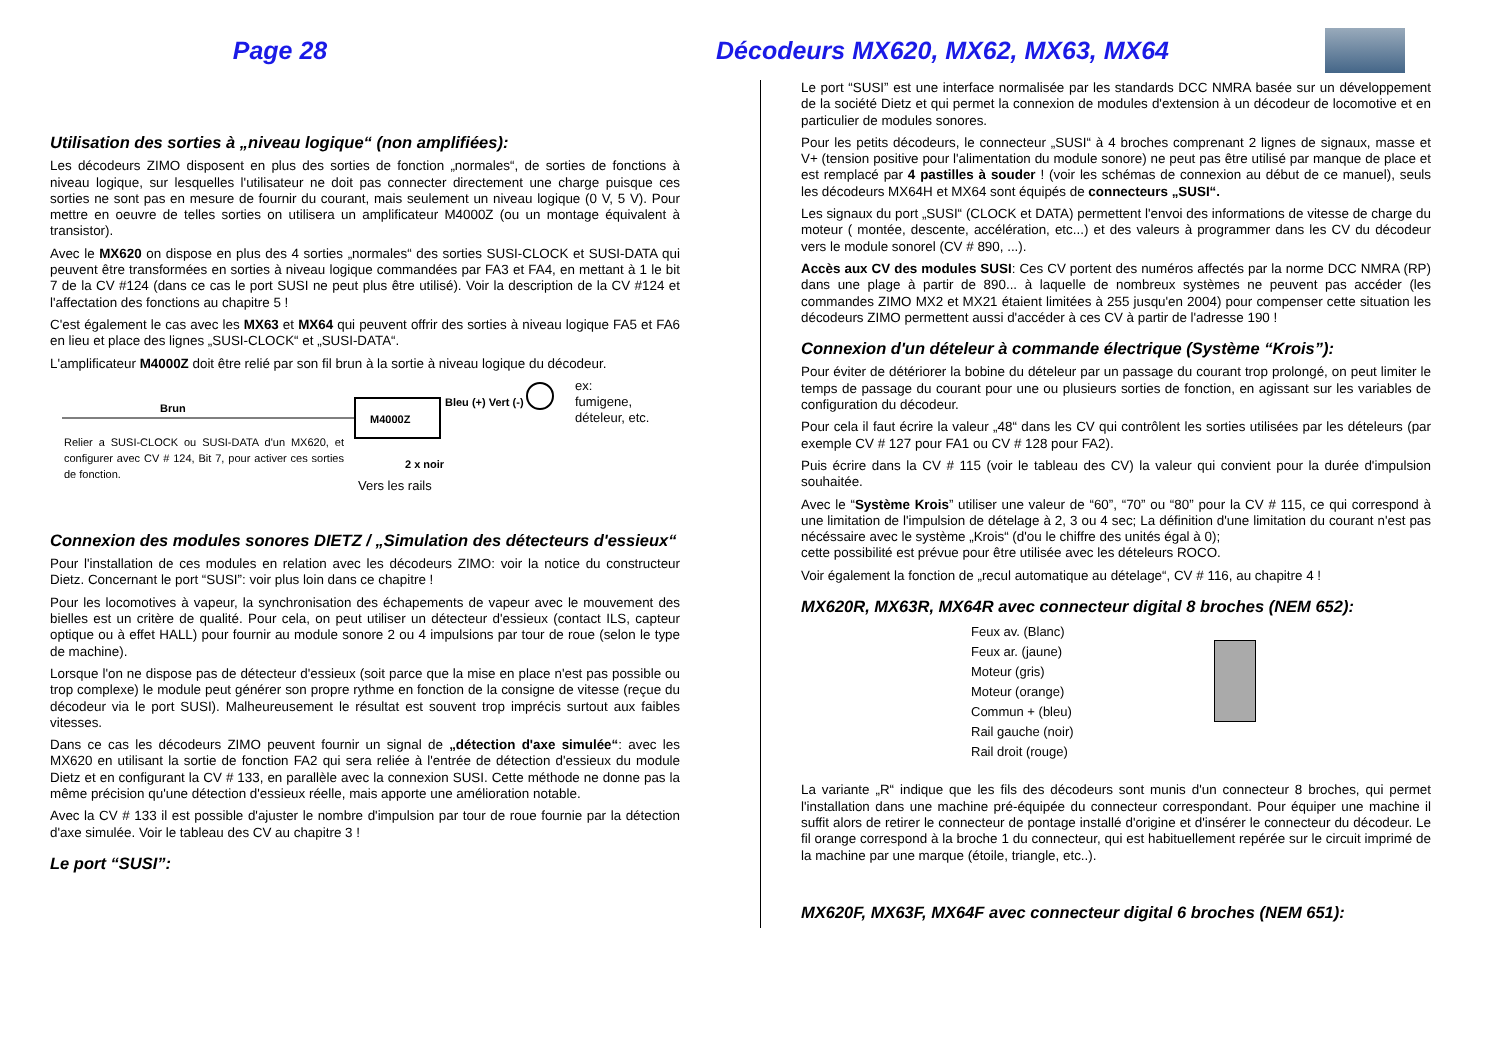Page 28
Décodeurs MX620, MX62, MX63, MX64
Utilisation des sorties à „niveau logique“ (non amplifiées):
Les décodeurs ZIMO disposent en plus des sorties de fonction „normales“, de sorties de fonctions à niveau logique, sur lesquelles l'utilisateur ne doit pas connecter directement une charge puisque ces sorties ne sont pas en mesure de fournir du courant, mais seulement un niveau logique (0 V, 5 V). Pour mettre en oeuvre de telles sorties on utilisera un amplificateur M4000Z (ou un montage équivalent à transistor).
Avec le MX620 on dispose en plus des 4 sorties „normales“ des sorties SUSI-CLOCK et SUSI-DATA qui peuvent être transformées en sorties à niveau logique commandées par FA3 et FA4, en mettant à 1 le bit 7 de la CV #124 (dans ce cas le port SUSI ne peut plus être utilisé). Voir la description de la CV #124 et l'affectation des fonctions au chapitre 5 !
C'est également le cas avec les MX63 et MX64 qui peuvent offrir des sorties à niveau logique FA5 et FA6 en lieu et place des lignes „SUSI-CLOCK“ et „SUSI-DATA“.
L'amplificateur M4000Z doit être relié par son fil brun à la sortie à niveau logique du décodeur.
Brun
M4000Z
Bleu (+) Vert (-)
ex:
fumigene,
dételeur, etc.
Relier a SUSI-CLOCK ou SUSI-DATA d'un MX620, et configurer avec CV # 124, Bit 7, pour activer ces sorties de fonction.
2 x noir
Vers les rails
Connexion des modules sonores DIETZ / „Simulation des détecteurs d'essieux“
Pour l'installation de ces modules en relation avec les décodeurs ZIMO: voir la notice du constructeur Dietz. Concernant le port “SUSI”: voir plus loin dans ce chapitre !
Pour les locomotives à vapeur, la synchronisation des échapements de vapeur avec le mouvement des bielles est un critère de qualité. Pour cela, on peut utiliser un détecteur d'essieux (contact ILS, capteur optique ou à effet HALL) pour fournir au module sonore 2 ou 4 impulsions par tour de roue (selon le type de machine).
Lorsque l'on ne dispose pas de détecteur d'essieux (soit parce que la mise en place n'est pas possible ou trop complexe) le module peut générer son propre rythme en fonction de la consigne de vitesse (reçue du décodeur via le port SUSI). Malheureusement le résultat est souvent trop imprécis surtout aux faibles vitesses.
Dans ce cas les décodeurs ZIMO peuvent fournir un signal de „détection d'axe simulée“: avec les MX620 en utilisant la sortie de fonction FA2 qui sera reliée à l'entrée de détection d'essieux du module Dietz et en configurant la CV # 133, en parallèle avec la connexion SUSI. Cette méthode ne donne pas la même précision qu'une détection d'essieux réelle, mais apporte une amélioration notable.
Avec la CV # 133 il est possible d'ajuster le nombre d'impulsion par tour de roue fournie par la détection d'axe simulée. Voir le tableau des CV au chapitre 3 !
Le port “SUSI”:
Le port “SUSI” est une interface normalisée par les standards DCC NMRA basée sur un développement de la société Dietz et qui permet la connexion de modules d'extension à un décodeur de locomotive et en particulier de modules sonores.
Pour les petits décodeurs, le connecteur „SUSI“ à 4 broches comprenant 2 lignes de signaux, masse et V+ (tension positive pour l'alimentation du module sonore) ne peut pas être utilisé par manque de place et est remplacé par 4 pastilles à souder ! (voir les schémas de connexion au début de ce manuel), seuls les décodeurs MX64H et MX64 sont équipés de connecteurs „SUSI“.
Les signaux du port „SUSI“ (CLOCK et DATA) permettent l'envoi des informations de vitesse de charge du moteur ( montée, descente, accélération, etc...) et des valeurs à programmer dans les CV du décodeur vers le module sonorel (CV # 890, ...).
Accès aux CV des modules SUSI: Ces CV portent des numéros affectés par la norme DCC NMRA (RP) dans une plage à partir de 890... à laquelle de nombreux systèmes ne peuvent pas accéder (les commandes ZIMO MX2 et MX21 étaient limitées à 255 jusqu'en 2004) pour compenser cette situation les décodeurs ZIMO permettent aussi d'accéder à ces CV à partir de l'adresse 190 !
Connexion d'un dételeur à commande électrique (Système “Krois”):
Pour éviter de détériorer la bobine du dételeur par un passage du courant trop prolongé, on peut limiter le temps de passage du courant pour une ou plusieurs sorties de fonction, en agissant sur les variables de configuration du décodeur.
Pour cela il faut écrire la valeur „48“ dans les CV qui contrôlent les sorties utilisées par les dételeurs (par exemple CV # 127 pour FA1 ou CV # 128 pour FA2).
Puis écrire dans la CV # 115 (voir le tableau des CV) la valeur qui convient pour la durée d'impulsion souhaitée.
Avec le “Système Krois” utiliser une valeur de “60”, “70” ou “80” pour la CV # 115, ce qui correspond à une limitation de l'impulsion de dételage à 2, 3 ou 4 sec; La définition d'une limitation du courant n'est pas nécéssaire avec le système „Krois“ (d'ou le chiffre des unités égal à 0);
cette possibilité est prévue pour être utilisée avec les dételeurs ROCO.
Voir également la fonction de „recul automatique au dételage“, CV # 116, au chapitre 4 !
MX620R, MX63R, MX64R avec connecteur digital 8 broches (NEM 652):
Feux av. (Blanc)
Feux ar. (jaune)
Moteur (gris)
Moteur (orange)
Commun + (bleu)
Rail gauche (noir)
Rail droit (rouge)
La variante „R“ indique que les fils des décodeurs sont munis d'un connecteur 8 broches, qui permet l'installation dans une machine pré-équipée du connecteur correspondant. Pour équiper une machine il suffit alors de retirer le connecteur de pontage installé d'origine et d'insérer le connecteur du décodeur. Le fil orange correspond à la broche 1 du connecteur, qui est habituellement repérée sur le circuit imprimé de la machine par une marque (étoile, triangle, etc..).
MX620F, MX63F, MX64F avec connecteur digital 6 broches (NEM 651):